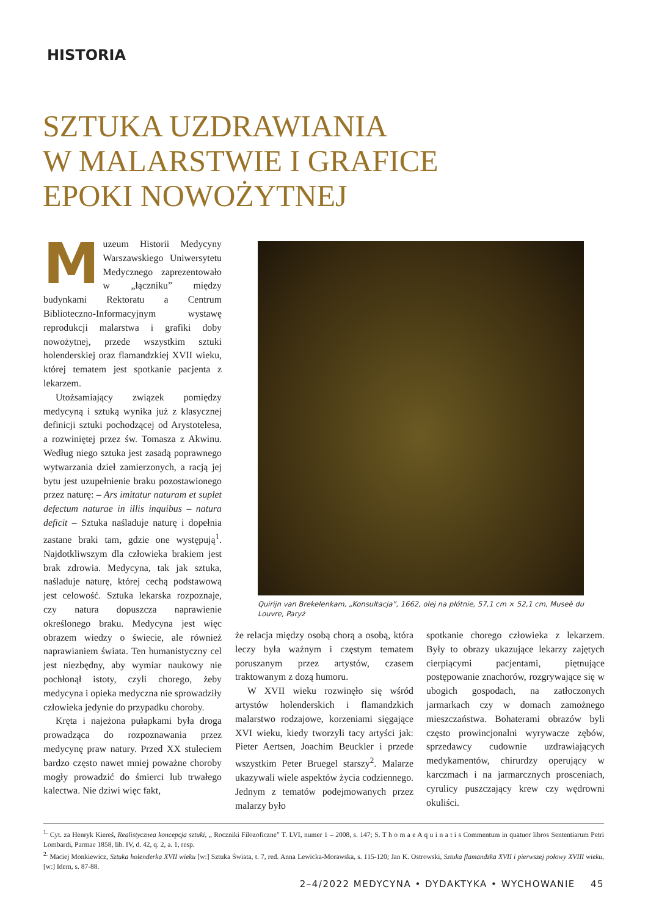HISTORIA
SZTUKA UZDRAWIANIA
W MALARSTWIE I GRAFICE
EPOKI NOWOŻYTNEJ
Muzeum Historii Medycyny Warszawskiego Uniwersytetu Medycznego zaprezentowało w „łączniku” między budynkami Rektoratu a Centrum Biblioteczno-Informacyjnym wystawę reprodukcji malarstwa i grafiki doby nowożytnej, przede wszystkim sztuki holenderskiej oraz flamandzkiej XVII wieku, której tematem jest spotkanie pacjenta z lekarzem.
Utożsamiający związek pomiędzy medycyną i sztuką wynika już z klasycznej definicji sztuki pochodzącej od Arystotelesa, a rozwiniętej przez św. Tomasza z Akwinu. Według niego sztuka jest zasadą poprawnego wytwarzania dzieł zamierzonych, a racją jej bytu jest uzupełnienie braku pozostawionego przez naturę: – Ars imitatur naturam et suplet defectum naturae in illis inquibus – natura deficit – Sztuka naśladuje naturę i dopełnia zastane braki tam, gdzie one występują<sup>1</sup>. Najdotkliwszym dla człowieka brakiem jest brak zdrowia. Medycyna, tak jak sztuka, naśladuje naturę, której cechą podstawową jest celowość. Sztuka lekarska rozpoznaje, czy natura dopuszcza naprawienie określonego braku. Medycyna jest więc obrazem wiedzy o świecie, ale również naprawianiem świata. Ten humanistyczny cel jest niezbędny, aby wymiar naukowy nie pochłonął istoty, czyli chorego, żeby medycyna i opieka medyczna nie sprowadziły człowieka jedynie do przypadku choroby.
Kręta i najeżona pułapkami była droga prowadząca do rozpoznawania przez medycynę praw natury. Przed XX stuleciem bardzo często nawet mniej poważne choroby mogły prowadzić do śmierci lub trwałego kalectwa. Nie dziwi więc fakt,
Quirijn van Brekelenkam, „Konsultacja”, 1662, olej na płótnie, 57,1 cm × 52,1 cm, Museè du Louvre, Paryż
że relacja między osobą chorą a osobą, która leczy była ważnym i częstym tematem poruszanym przez artystów, czasem traktowanym z dozą humoru.
W XVII wieku rozwinęło się wśród artystów holenderskich i flamandzkich malarstwo rodzajowe, korzeniami sięgające XVI wieku, kiedy tworzyli tacy artyści jak: Pieter Aertsen, Joachim Beuckler i przede wszystkim Peter Bruegel starszy<sup>2</sup>. Malarze ukazywali wiele aspektów życia codziennego. Jednym z tematów podejmowanych przez malarzy było
spotkanie chorego człowieka z lekarzem. Były to obrazy ukazujące lekarzy zajętych cierpiącymi pacjentami, piętnujące postępowanie znachorów, rozgrywające się w ubogich gospodach, na zatłoczonych jarmarkach czy w domach zamożnego mieszczaństwa. Bohaterami obrazów byli często prowincjonalni wyrywacze zębów, sprzedawcy cudownie uzdrawiających medykamentów, chirurdzy operujący w karczmach i na jarmarcznych prosceniach, cyrulicy puszczający krew czy wędrowni okuliści.
<sup>1.</sup> Cyt. za Henryk Kiereś, Realistycznea koncepcja sztuki, „ Roczniki Filozoficzne” T. LVI, numer 1 – 2008, s. 147; S. T h o m a e A q u i n a t i s Commentum in quatuor libros Sententiarum Petri Lombardi, Parmae 1858, lib. IV, d. 42, q. 2, a. 1, resp.
<sup>2.</sup> Maciej Monkiewicz, Sztuka holenderka XVII wieku [w:] Sztuka Świata, t. 7, red. Anna Lewicka-Morawska, s. 115-120; Jan K. Ostrowski, Sztuka flamandzka XVII i pierwszej połowy XVIII wieku, [w:] Idem, s. 87-88.
2–4/2022 MEDYCYNA • DYDAKTYKA • WYCHOWANIE 45